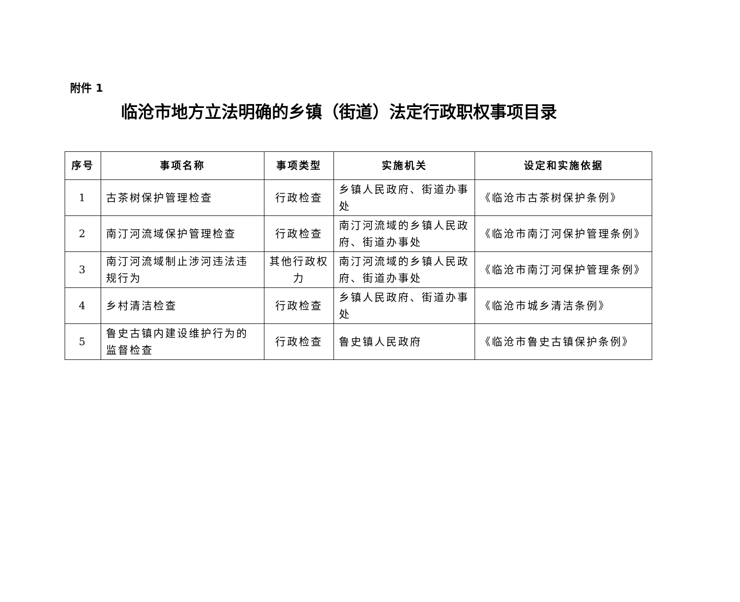附件 1
临沧市地方立法明确的乡镇（街道）法定行政职权事项目录
| 序号 | 事项名称 | 事项类型 | 实施机关 | 设定和实施依据 |
| --- | --- | --- | --- | --- |
| 1 | 古茶树保护管理检查 | 行政检查 | 乡镇人民政府、街道办事处 | 《临沧市古茶树保护条例》 |
| 2 | 南汀河流域保护管理检查 | 行政检查 | 南汀河流域的乡镇人民政府、街道办事处 | 《临沧市南汀河保护管理条例》 |
| 3 | 南汀河流域制止涉河违法违规行为 | 其他行政权力 | 南汀河流域的乡镇人民政府、街道办事处 | 《临沧市南汀河保护管理条例》 |
| 4 | 乡村清洁检查 | 行政检查 | 乡镇人民政府、街道办事处 | 《临沧市城乡清洁条例》 |
| 5 | 鲁史古镇内建设维护行为的监督检查 | 行政检查 | 鲁史镇人民政府 | 《临沧市鲁史古镇保护条例》 |